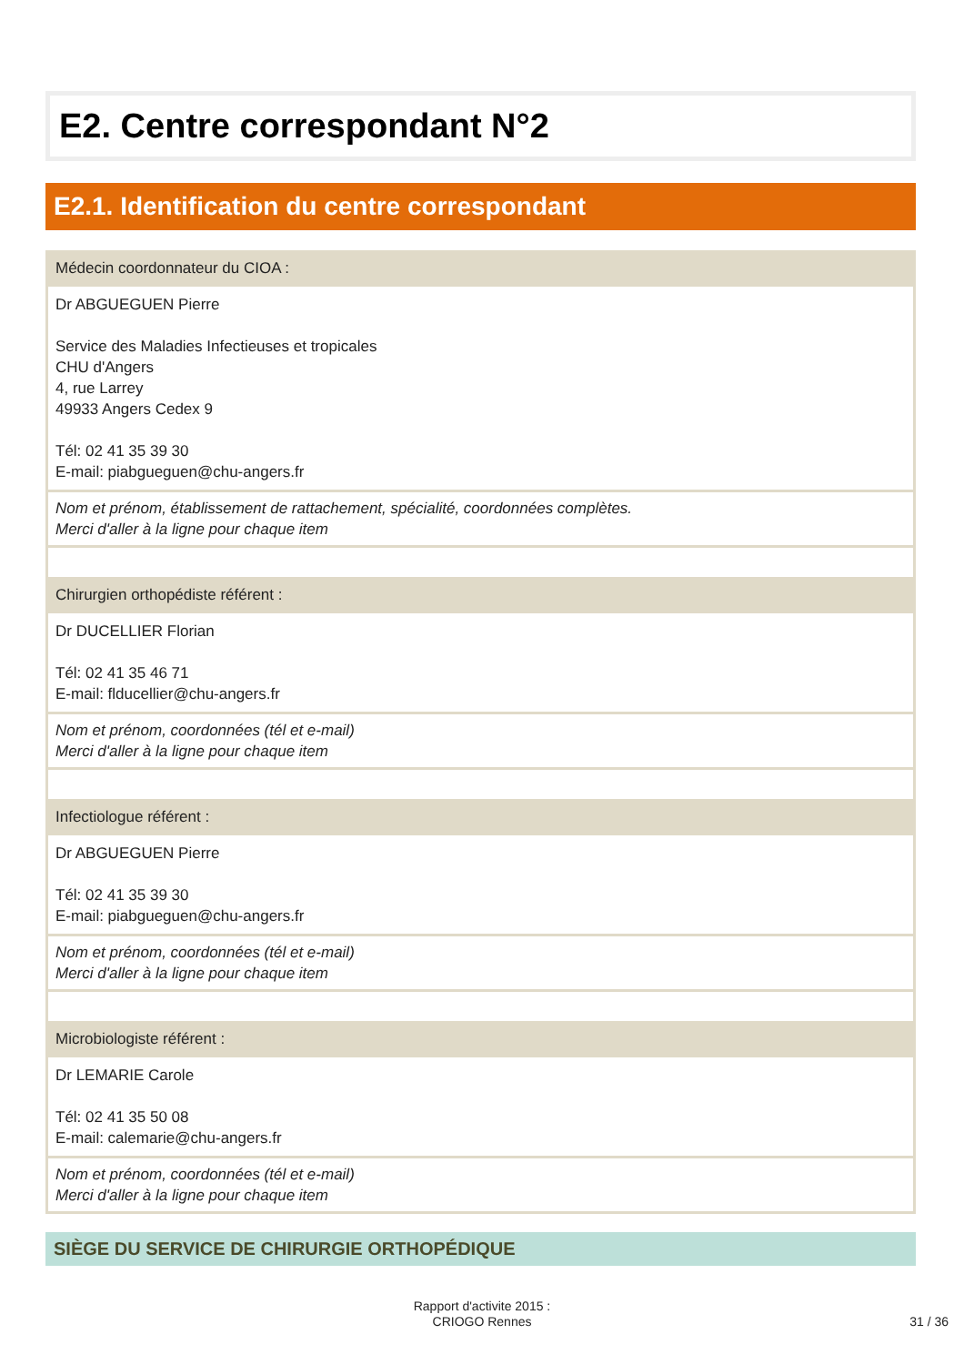E2. Centre correspondant N°2
E2.1. Identification du centre correspondant
Médecin coordonnateur du CIOA :
Dr ABGUEGUEN Pierre
Service des Maladies Infectieuses et tropicales
CHU d'Angers
4, rue Larrey
49933 Angers Cedex 9
Tél: 02 41 35 39 30
E-mail: piabgueguen@chu-angers.fr
Nom et prénom, établissement de rattachement, spécialité, coordonnées complètes.
Merci d'aller à la ligne pour chaque item
Chirurgien orthopédiste référent :
Dr DUCELLIER Florian
Tél: 02 41 35 46 71
E-mail: flducellier@chu-angers.fr
Nom et prénom, coordonnées (tél et e-mail)
Merci d'aller à la ligne pour chaque item
Infectiologue référent :
Dr ABGUEGUEN Pierre
Tél: 02 41 35 39 30
E-mail: piabgueguen@chu-angers.fr
Nom et prénom, coordonnées (tél et e-mail)
Merci d'aller à la ligne pour chaque item
Microbiologiste référent :
Dr LEMARIE Carole
Tél: 02 41 35 50 08
E-mail: calemarie@chu-angers.fr
Nom et prénom, coordonnées (tél et e-mail)
Merci d'aller à la ligne pour chaque item
SIÈGE DU SERVICE DE CHIRURGIE ORTHOPÉDIQUE
Rapport d'activite 2015 :
CRIOGO Rennes
31 / 36